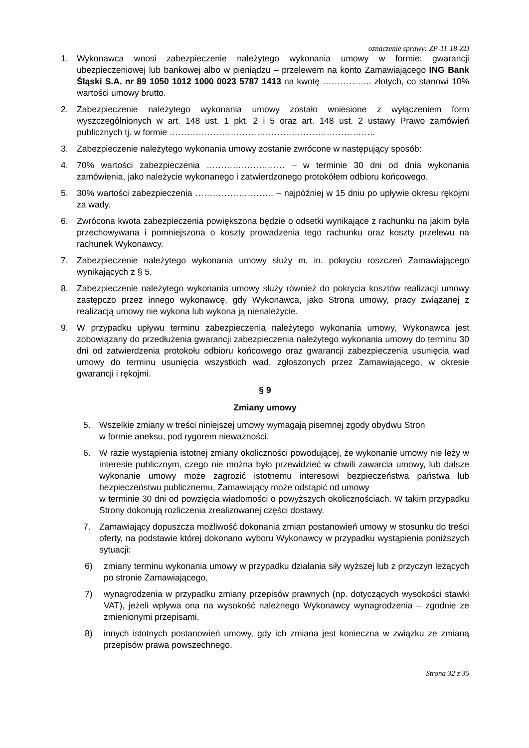oznaczenie sprawy: ZP-11-18-ZD
1. Wykonawca wnosi zabezpieczenie należytego wykonania umowy w formie: gwarancji ubezpieczeniowej lub bankowej albo w pieniądzu – przelewem na konto Zamawiającego ING Bank Śląski S.A. nr 89 1050 1012 1000 0023 5787 1413 na kwotę …………….. złotych, co stanowi 10% wartości umowy brutto.
2. Zabezpieczenie należytego wykonania umowy zostało wniesione z wyłączeniem form wyszczególnionych w art. 148 ust. 1 pkt. 2 i 5 oraz art. 148 ust. 2 ustawy Prawo zamówień publicznych tj. w formie ……………………………………………………………..
3. Zabezpieczenie należytego wykonania umowy zostanie zwrócone w następujący sposób:
4. 70% wartości zabezpieczenia ……………………… – w terminie 30 dni od dnia wykonania zamówienia, jako należycie wykonanego i zatwierdzonego protokółem odbioru końcowego.
5. 30% wartości zabezpieczenia ……………………… – najpóźniej w 15 dniu po upływie okresu rękojmi za wady.
6. Zwrócona kwota zabezpieczenia powiększona będzie o odsetki wynikające z rachunku na jakim była przechowywana i pomniejszona o koszty prowadzenia tego rachunku oraz koszty przelewu na rachunek Wykonawcy.
7. Zabezpieczenie należytego wykonania umowy służy m. in. pokryciu roszczeń Zamawiającego wynikających z § 5.
8. Zabezpieczenie należytego wykonania umowy służy również do pokrycia kosztów realizacji umowy zastępczo przez innego wykonawcę, gdy Wykonawca, jako Strona umowy, pracy związanej z realizacją umowy nie wykona lub wykona ją nienależycie.
9. W przypadku upływu terminu zabezpieczenia należytego wykonania umowy, Wykonawca jest zobowiązany do przedłużenia gwarancji zabezpieczenia należytego wykonania umowy do terminu 30 dni od zatwierdzenia protokołu odbioru końcowego oraz gwarancji zabezpieczenia usunięcia wad umowy do terminu usunięcia wszystkich wad, zgłoszonych przez Zamawiającego, w okresie gwarancji i rękojmi.
§ 9
Zmiany umowy
5. Wszelkie zmiany w treści niniejszej umowy wymagają pisemnej zgody obydwu Stron
w formie aneksu, pod rygorem nieważności.
6. W razie wystąpienia istotnej zmiany okoliczności powodującej, że wykonanie umowy nie leży w interesie publicznym, czego nie można było przewidzieć w chwili zawarcia umowy, lub dalsze wykonanie umowy może zagrozić istotnemu interesowi bezpieczeństwa państwa lub bezpieczeństwu publicznemu, Zamawiający może odstąpić od umowy
w terminie 30 dni od powzięcia wiadomości o powyższych okolicznościach. W takim przypadku Strony dokonują rozliczenia zrealizowanej części dostawy.
7. Zamawiający dopuszcza możliwość dokonania zmian postanowień umowy w stosunku do treści oferty, na podstawie której dokonano wyboru Wykonawcy w przypadku wystąpienia poniższych sytuacji:
6) zmiany terminu wykonania umowy w przypadku działania siły wyższej lub z przyczyn leżących po stronie Zamawiającego,
7) wynagrodzenia w przypadku zmiany przepisów prawnych (np. dotyczących wysokości stawki VAT), jeżeli wpływa ona na wysokość należnego Wykonawcy wynagrodzenia – zgodnie ze zmienionymi przepisami,
8) innych istotnych postanowień umowy, gdy ich zmiana jest konieczna w związku ze zmianą przepisów prawa powszechnego.
Strona 32 z 35